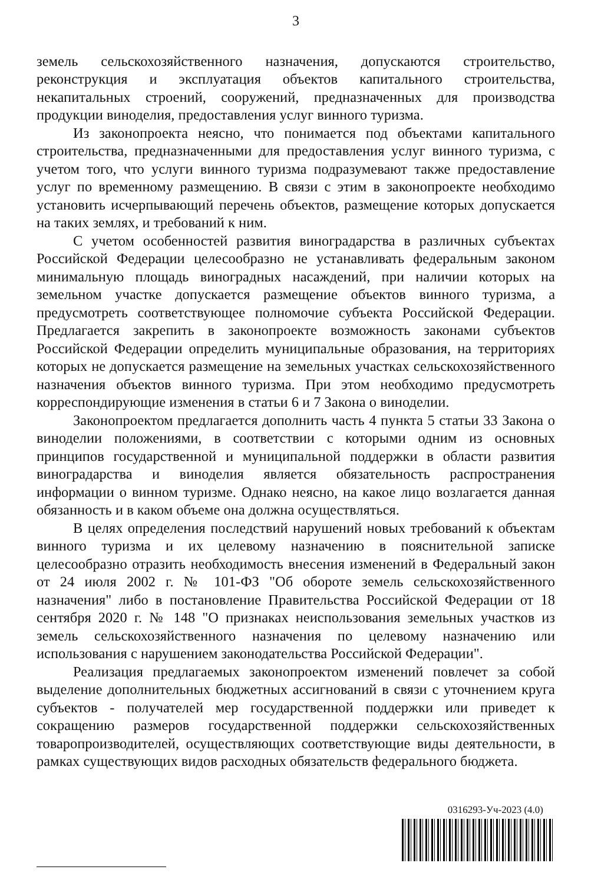3
земель сельскохозяйственного назначения, допускаются строительство, реконструкция и эксплуатация объектов капитального строительства, некапитальных строений, сооружений, предназначенных для производства продукции виноделия, предоставления услуг винного туризма.
Из законопроекта неясно, что понимается под объектами капитального строительства, предназначенными для предоставления услуг винного туризма, с учетом того, что услуги винного туризма подразумевают также предоставление услуг по временному размещению. В связи с этим в законопроекте необходимо установить исчерпывающий перечень объектов, размещение которых допускается на таких землях, и требований к ним.
С учетом особенностей развития виноградарства в различных субъектах Российской Федерации целесообразно не устанавливать федеральным законом минимальную площадь виноградных насаждений, при наличии которых на земельном участке допускается размещение объектов винного туризма, а предусмотреть соответствующее полномочие субъекта Российской Федерации. Предлагается закрепить в законопроекте возможность законами субъектов Российской Федерации определить муниципальные образования, на территориях которых не допускается размещение на земельных участках сельскохозяйственного назначения объектов винного туризма. При этом необходимо предусмотреть корреспондирующие изменения в статьи 6 и 7 Закона о виноделии.
Законопроектом предлагается дополнить часть 4 пункта 5 статьи 33 Закона о виноделии положениями, в соответствии с которыми одним из основных принципов государственной и муниципальной поддержки в области развития виноградарства и виноделия является обязательность распространения информации о винном туризме. Однако неясно, на какое лицо возлагается данная обязанность и в каком объеме она должна осуществляться.
В целях определения последствий нарушений новых требований к объектам винного туризма и их целевому назначению в пояснительной записке целесообразно отразить необходимость внесения изменений в Федеральный закон от 24 июля 2002 г. № 101-ФЗ "Об обороте земель сельскохозяйственного назначения" либо в постановление Правительства Российской Федерации от 18 сентября 2020 г. № 148 "О признаках неиспользования земельных участков из земель сельскохозяйственного назначения по целевому назначению или использования с нарушением законодательства Российской Федерации".
Реализация предлагаемых законопроектом изменений повлечет за собой выделение дополнительных бюджетных ассигнований в связи с уточнением круга субъектов - получателей мер государственной поддержки или приведет к сокращению размеров государственной поддержки сельскохозяйственных товаропроизводителей, осуществляющих соответствующие виды деятельности, в рамках существующих видов расходных обязательств федерального бюджета.
0316293-Уч-2023 (4.0)